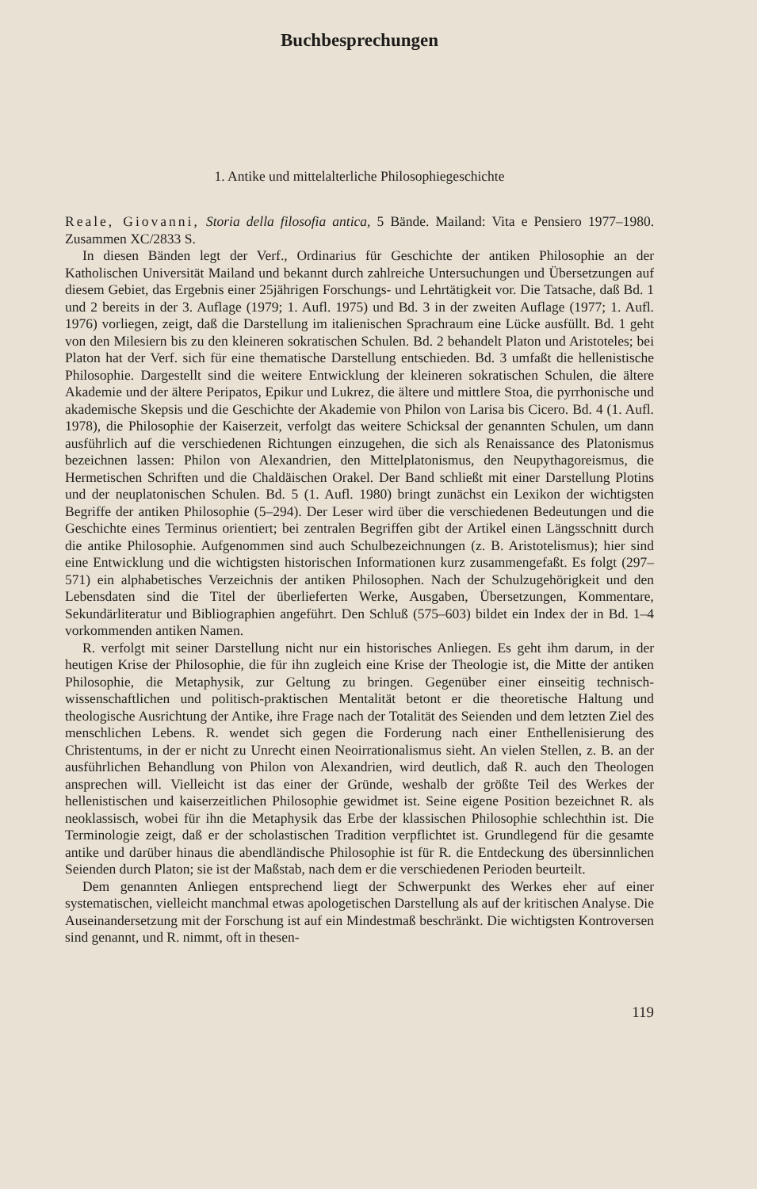Buchbesprechungen
1. Antike und mittelalterliche Philosophiegeschichte
Reale, Giovanni, Storia della filosofia antica, 5 Bände. Mailand: Vita e Pensiero 1977–1980. Zusammen XC/2833 S.
In diesen Bänden legt der Verf., Ordinarius für Geschichte der antiken Philosophie an der Katholischen Universität Mailand und bekannt durch zahlreiche Untersuchungen und Übersetzungen auf diesem Gebiet, das Ergebnis einer 25jährigen Forschungs- und Lehrtätigkeit vor. Die Tatsache, daß Bd. 1 und 2 bereits in der 3. Auflage (1979; 1. Aufl. 1975) und Bd. 3 in der zweiten Auflage (1977; 1. Aufl. 1976) vorliegen, zeigt, daß die Darstellung im italienischen Sprachraum eine Lücke ausfüllt. Bd. 1 geht von den Milesiern bis zu den kleineren sokratischen Schulen. Bd. 2 behandelt Platon und Aristoteles; bei Platon hat der Verf. sich für eine thematische Darstellung entschieden. Bd. 3 umfaßt die hellenistische Philosophie. Dargestellt sind die weitere Entwicklung der kleineren sokratischen Schulen, die ältere Akademie und der ältere Peripatos, Epikur und Lukrez, die ältere und mittlere Stoa, die pyrrhonische und akademische Skepsis und die Geschichte der Akademie von Philon von Larisa bis Cicero. Bd. 4 (1. Aufl. 1978), die Philosophie der Kaiserzeit, verfolgt das weitere Schicksal der genannten Schulen, um dann ausführlich auf die verschiedenen Richtungen einzugehen, die sich als Renaissance des Platonismus bezeichnen lassen: Philon von Alexandrien, den Mittelplatonismus, den Neupythagoreismus, die Hermetischen Schriften und die Chaldäischen Orakel. Der Band schließt mit einer Darstellung Plotins und der neuplatonischen Schulen. Bd. 5 (1. Aufl. 1980) bringt zunächst ein Lexikon der wichtigsten Begriffe der antiken Philosophie (5–294). Der Leser wird über die verschiedenen Bedeutungen und die Geschichte eines Terminus orientiert; bei zentralen Begriffen gibt der Artikel einen Längsschnitt durch die antike Philosophie. Aufgenommen sind auch Schulbezeichnungen (z. B. Aristotelismus); hier sind eine Entwicklung und die wichtigsten historischen Informationen kurz zusammengefaßt. Es folgt (297–571) ein alphabetisches Verzeichnis der antiken Philosophen. Nach der Schulzugehörigkeit und den Lebensdaten sind die Titel der überlieferten Werke, Ausgaben, Übersetzungen, Kommentare, Sekundärliteratur und Bibliographien angeführt. Den Schluß (575–603) bildet ein Index der in Bd. 1–4 vorkommenden antiken Namen.
R. verfolgt mit seiner Darstellung nicht nur ein historisches Anliegen. Es geht ihm darum, in der heutigen Krise der Philosophie, die für ihn zugleich eine Krise der Theologie ist, die Mitte der antiken Philosophie, die Metaphysik, zur Geltung zu bringen. Gegenüber einer einseitig technisch-wissenschaftlichen und politisch-praktischen Mentalität betont er die theoretische Haltung und theologische Ausrichtung der Antike, ihre Frage nach der Totalität des Seienden und dem letzten Ziel des menschlichen Lebens. R. wendet sich gegen die Forderung nach einer Enthellenisierung des Christentums, in der er nicht zu Unrecht einen Neoirrationalismus sieht. An vielen Stellen, z. B. an der ausführlichen Behandlung von Philon von Alexandrien, wird deutlich, daß R. auch den Theologen ansprechen will. Vielleicht ist das einer der Gründe, weshalb der größte Teil des Werkes der hellenistischen und kaiserzeitlichen Philosophie gewidmet ist. Seine eigene Position bezeichnet R. als neoklassisch, wobei für ihn die Metaphysik das Erbe der klassischen Philosophie schlechthin ist. Die Terminologie zeigt, daß er der scholastischen Tradition verpflichtet ist. Grundlegend für die gesamte antike und darüber hinaus die abendländische Philosophie ist für R. die Entdeckung des übersinnlichen Seienden durch Platon; sie ist der Maßstab, nach dem er die verschiedenen Perioden beurteilt.
Dem genannten Anliegen entsprechend liegt der Schwerpunkt des Werkes eher auf einer systematischen, vielleicht manchmal etwas apologetischen Darstellung als auf der kritischen Analyse. Die Auseinandersetzung mit der Forschung ist auf ein Mindestmaß beschränkt. Die wichtigsten Kontroversen sind genannt, und R. nimmt, oft in thesen-
119